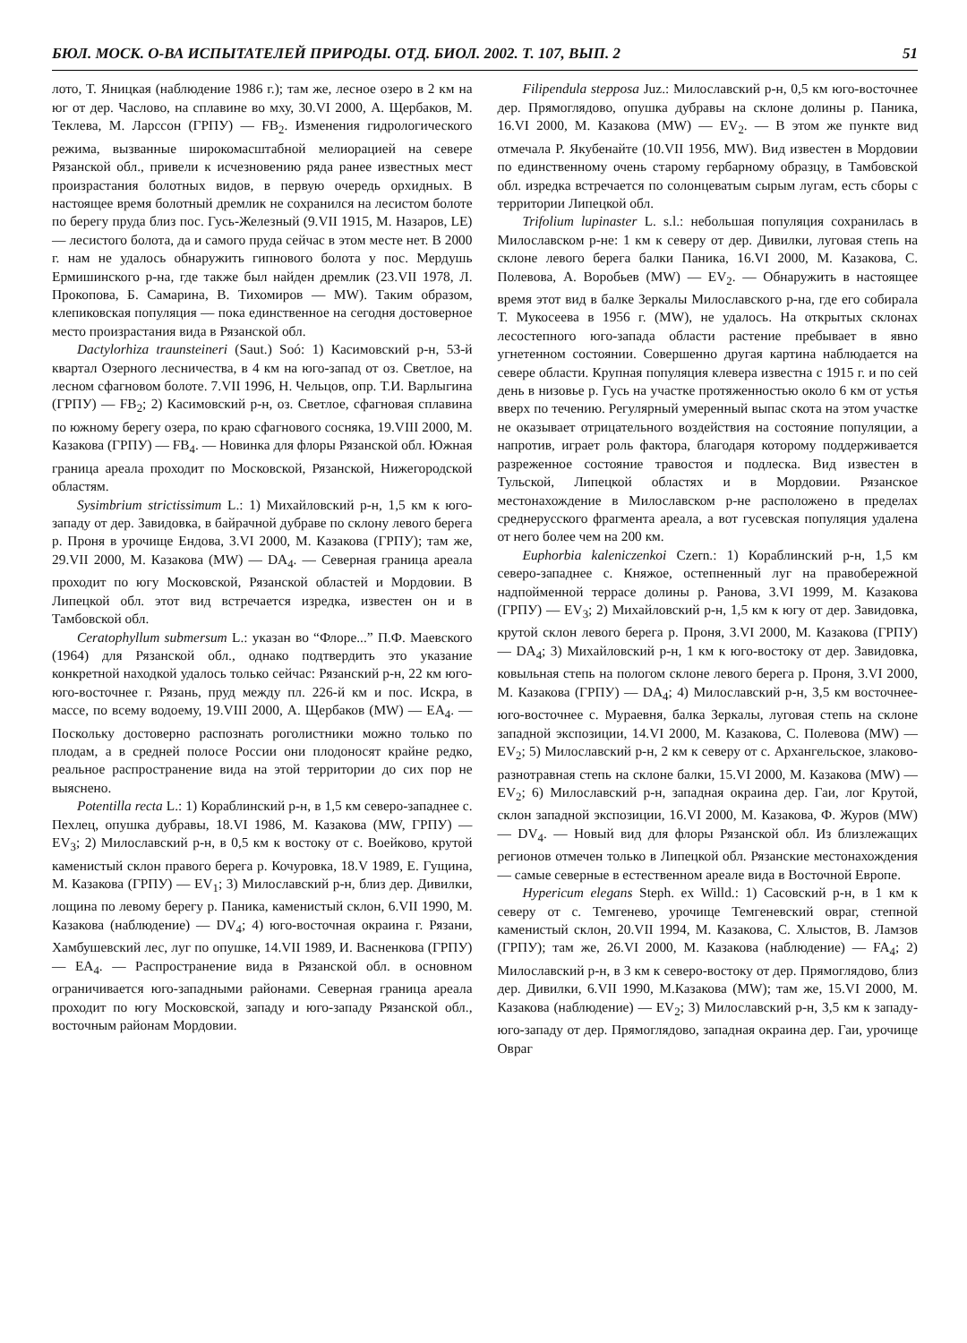БЮЛ. МОСК. О-ВА ИСПЫТАТЕЛЕЙ ПРИРОДЫ. ОТД. БИОЛ. 2002. Т. 107, ВЫП. 2 51
лото, Т. Яницкая (наблюдение 1986 г.); там же, лесное озеро в 2 км на юг от дер. Часлово, на сплавине во мху, 30.VI 2000, А. Щербаков, М. Теклева, М. Ларссон (ГРПУ) — FB<sub>2</sub>. Изменения гидрологического режима, вызванные широкомасштабной мелиорацией на севере Рязанской обл., привели к исчезновению ряда ранее известных мест произрастания болотных видов, в первую очередь орхидных. В настоящее время болотный дремлик не сохранился на лесистом болоте по берегу пруда близ пос. Гусь-Железный (9.VII 1915, М. Назаров, LE) — лесистого болота, да и самого пруда сейчас в этом месте нет. В 2000 г. нам не удалось обнаружить гипнового болота у пос. Мердушь Ермишинского р-на, где также был найден дремлик (23.VII 1978, Л. Прокопова, Б. Самарина, В. Тихомиров — MW). Таким образом, клепиковская популяция — пока единственное на сегодня достоверное место произрастания вида в Рязанской обл.
Dactylorhiza traunsteineri (Saut.) Soó: 1) Касимовский р-н, 53-й квартал Озерного лесничества, в 4 км на юго-запад от оз. Светлое, на лесном сфагновом болоте. 7.VII 1996, Н. Чельцов, опр. Т.И. Варлыгина (ГРПУ) — FB<sub>2</sub>; 2) Касимовский р-н, оз. Светлое, сфагновая сплавина по южному берегу озера, по краю сфагнового сосняка, 19.VIII 2000, М. Казакова (ГРПУ) — FB<sub>4</sub>. — Новинка для флоры Рязанской обл. Южная граница ареала проходит по Московской, Рязанской, Нижегородской областям.
Sysimbrium strictissimum L.: 1) Михайловский р-н, 1,5 км к юго-западу от дер. Завидовка, в байрачной дубраве по склону левого берега р. Проня в урочище Ендова, 3.VI 2000, М. Казакова (ГРПУ); там же, 29.VII 2000, М. Казакова (MW) — DA<sub>4</sub>. — Северная граница ареала проходит по югу Московской, Рязанской областей и Мордовии. В Липецкой обл. этот вид встречается изредка, известен он и в Тамбовской обл.
Ceratophyllum submersum L.: указан во “Флоре...” П.Ф. Маевского (1964) для Рязанской обл., однако подтвердить это указание конкретной находкой удалось только сейчас: Рязанский р-н, 22 км юго-юго-восточнее г. Рязань, пруд между пл. 226-й км и пос. Искра, в массе, по всему водоему, 19.VIII 2000, А. Щербаков (MW) — EA<sub>4</sub>. — Поскольку достоверно распознать роголистники можно только по плодам, а в средней полосе России они плодоносят крайне редко, реальное распространение вида на этой территории до сих пор не выяснено.
Potentilla recta L.: 1) Кораблинский р-н, в 1,5 км северо-западнее с. Пехлец, опушка дубравы, 18.VI 1986, М. Казакова (MW, ГРПУ) — EV<sub>3</sub>; 2) Милославский р-н, в 0,5 км к востоку от с. Воейково, крутой каменистый склон правого берега р. Кочуровка, 18.V 1989, Е. Гущина, М. Казакова (ГРПУ) — EV<sub>1</sub>; 3) Милославский р-н, близ дер. Дивилки, лощина по левому берегу р. Паника, каменистый склон, 6.VII 1990, М. Казакова (наблюдение) — DV<sub>4</sub>; 4) юго-восточная окраина г. Рязани, Хамбушевский лес, луг по опушке, 14.VII 1989, И. Васненкова (ГРПУ) — EA<sub>4</sub>. — Распространение вида в Рязанской обл. в основном ограничивается юго-западными районами. Северная граница ареала проходит по югу Московской, западу и юго-западу Рязанской обл., восточным районам Мордовии.
Filipendula stepposa Juz.: Милославский р-н, 0,5 км юго-восточнее дер. Прямоглядово, опушка дубравы на склоне долины р. Паника, 16.VI 2000, М. Казакова (MW) — EV<sub>2</sub>. — В этом же пункте вид отмечала Р. Якубенайте (10.VII 1956, MW). Вид известен в Мордовии по единственному очень старому гербарному образцу, в Тамбовской обл. изредка встречается по солонцеватым сырым лугам, есть сборы с территории Липецкой обл.
Trifolium lupinaster L. s.l.: небольшая популяция сохранилась в Милославском р-не: 1 км к северу от дер. Дивилки, луговая степь на склоне левого берега балки Паника, 16.VI 2000, М. Казакова, С. Полевова, А. Воробьев (MW) — EV<sub>2</sub>. — Обнаружить в настоящее время этот вид в балке Зеркалы Милославского р-на, где его собирала Т. Мукосеева в 1956 г. (MW), не удалось. На открытых склонах лесостепного юго-запада области растение пребывает в явно угнетенном состоянии. Совершенно другая картина наблюдается на севере области. Крупная популяция клевера известна с 1915 г. и по сей день в низовье р. Гусь на участке протяженностью около 6 км от устья вверх по течению. Регулярный умеренный выпас скота на этом участке не оказывает отрицательного воздействия на состояние популяции, а напротив, играет роль фактора, благодаря которому поддерживается разреженное состояние травостоя и подлеска. Вид известен в Тульской, Липецкой областях и в Мордовии. Рязанское местонахождение в Милославском р-не расположено в пределах среднерусского фрагмента ареала, а вот гусевская популяция удалена от него более чем на 200 км.
Euphorbia kaleniczenkoi Czern.: 1) Кораблинский р-н, 1,5 км северо-западнее с. Княжое, остепненный луг на правобережной надпойменной террасе долины р. Ранова, 3.VI 1999, М. Казакова (ГРПУ) — EV<sub>3</sub>; 2) Михайловский р-н, 1,5 км к югу от дер. Завидовка, крутой склон левого берега р. Проня, 3.VI 2000, М. Казакова (ГРПУ) — DA<sub>4</sub>; 3) Михайловский р-н, 1 км к юго-востоку от дер. Завидовка, ковыльная степь на пологом склоне левого берега р. Проня, 3.VI 2000, М. Казакова (ГРПУ) — DA<sub>4</sub>; 4) Милославский р-н, 3,5 км восточнее-юго-восточнее с. Мураевня, балка Зеркалы, луговая степь на склоне западной экспозиции, 14.VI 2000, М. Казакова, С. Полевова (MW) — EV<sub>2</sub>; 5) Милославский р-н, 2 км к северу от с. Архангельское, злаково-разнотравная степь на склоне балки, 15.VI 2000, М. Казакова (MW) — EV<sub>2</sub>; 6) Милославский р-н, западная окраина дер. Гаи, лог Крутой, склон западной экспозиции, 16.VI 2000, М. Казакова, Ф. Журов (MW) — DV<sub>4</sub>. — Новый вид для флоры Рязанской обл. Из близлежащих регионов отмечен только в Липецкой обл. Рязанские местонахождения — самые северные в естественном ареале вида в Восточной Европе.
Hypericum elegans Steph. ex Willd.: 1) Сасовский р-н, в 1 км к северу от с. Темгенево, урочище Темгеневский овраг, степной каменистый склон, 20.VII 1994, М. Казакова, С. Хлыстов, В. Ламзов (ГРПУ); там же, 26.VI 2000, М. Казакова (наблюдение) — FA<sub>4</sub>; 2) Милославский р-н, в 3 км к северо-востоку от дер. Прямоглядово, близ дер. Дивилки, 6.VII 1990, М.Казакова (MW); там же, 15.VI 2000, М. Казакова (наблюдение) — EV<sub>2</sub>; 3) Милославский р-н, 3,5 км к западу-юго-западу от дер. Прямоглядово, западная окраина дер. Гаи, урочище Овраг